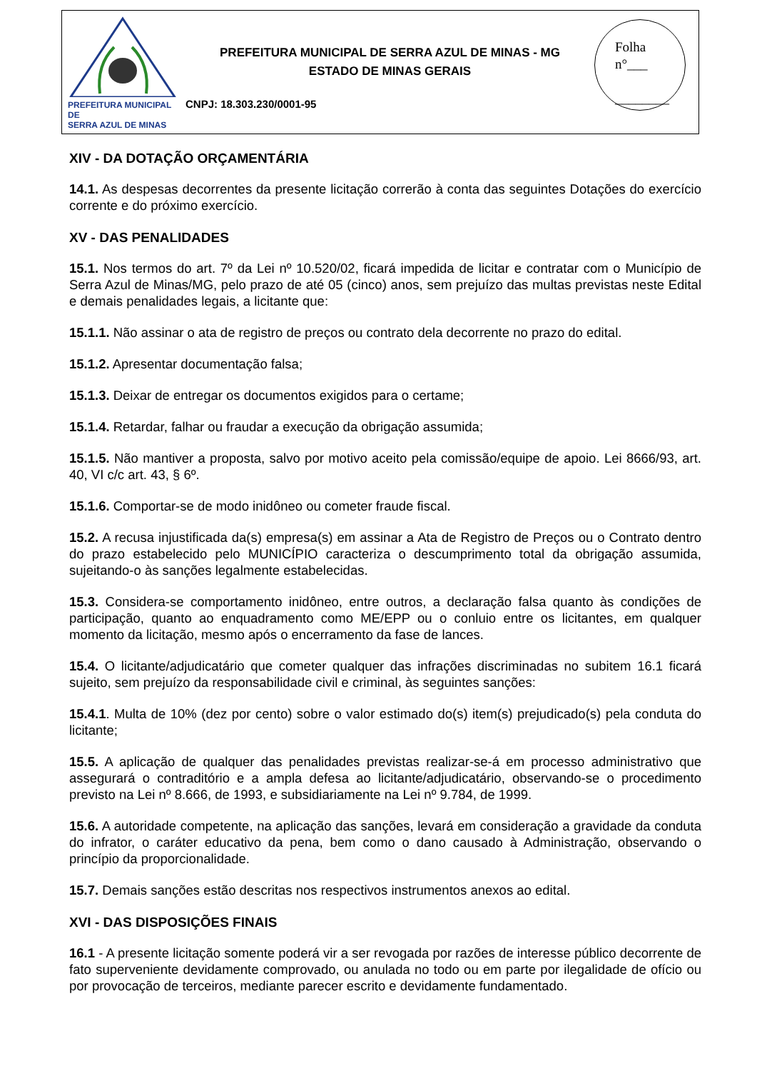PREFEITURA MUNICIPAL DE
SERRA AZUL DE MINAS
PREFEITURA MUNICIPAL DE SERRA AZUL DE MINAS - MG
ESTADO DE MINAS GERAIS
CNPJ: 18.303.230/0001-95
Folha
n°___
________
XIV - DA DOTAÇÃO ORÇAMENTÁRIA
14.1. As despesas decorrentes da presente licitação correrão à conta das seguintes Dotações do exercício corrente e do próximo exercício.
XV - DAS PENALIDADES
15.1. Nos termos do art. 7º da Lei nº 10.520/02, ficará impedida de licitar e contratar com o Município de Serra Azul de Minas/MG, pelo prazo de até 05 (cinco) anos, sem prejuízo das multas previstas neste Edital e demais penalidades legais, a licitante que:
15.1.1. Não assinar o ata de registro de preços ou contrato dela decorrente no prazo do edital.
15.1.2. Apresentar documentação falsa;
15.1.3. Deixar de entregar os documentos exigidos para o certame;
15.1.4. Retardar, falhar ou fraudar a execução da obrigação assumida;
15.1.5. Não mantiver a proposta, salvo por motivo aceito pela comissão/equipe de apoio. Lei 8666/93, art. 40, VI c/c art. 43, § 6º.
15.1.6. Comportar-se de modo inidôneo ou cometer fraude fiscal.
15.2. A recusa injustificada da(s) empresa(s) em assinar a Ata de Registro de Preços ou o Contrato dentro do prazo estabelecido pelo MUNICÍPIO caracteriza o descumprimento total da obrigação assumida, sujeitando-o às sanções legalmente estabelecidas.
15.3. Considera-se comportamento inidôneo, entre outros, a declaração falsa quanto às condições de participação, quanto ao enquadramento como ME/EPP ou o conluio entre os licitantes, em qualquer momento da licitação, mesmo após o encerramento da fase de lances.
15.4. O licitante/adjudicatário que cometer qualquer das infrações discriminadas no subitem 16.1 ficará sujeito, sem prejuízo da responsabilidade civil e criminal, às seguintes sanções:
15.4.1. Multa de 10% (dez por cento) sobre o valor estimado do(s) item(s) prejudicado(s) pela conduta do licitante;
15.5. A aplicação de qualquer das penalidades previstas realizar-se-á em processo administrativo que assegurará o contraditório e a ampla defesa ao licitante/adjudicatário, observando-se o procedimento previsto na Lei nº 8.666, de 1993, e subsidiariamente na Lei nº 9.784, de 1999.
15.6. A autoridade competente, na aplicação das sanções, levará em consideração a gravidade da conduta do infrator, o caráter educativo da pena, bem como o dano causado à Administração, observando o princípio da proporcionalidade.
15.7. Demais sanções estão descritas nos respectivos instrumentos anexos ao edital.
XVI - DAS DISPOSIÇÕES FINAIS
16.1 - A presente licitação somente poderá vir a ser revogada por razões de interesse público decorrente de fato superveniente devidamente comprovado, ou anulada no todo ou em parte por ilegalidade de ofício ou por provocação de terceiros, mediante parecer escrito e devidamente fundamentado.